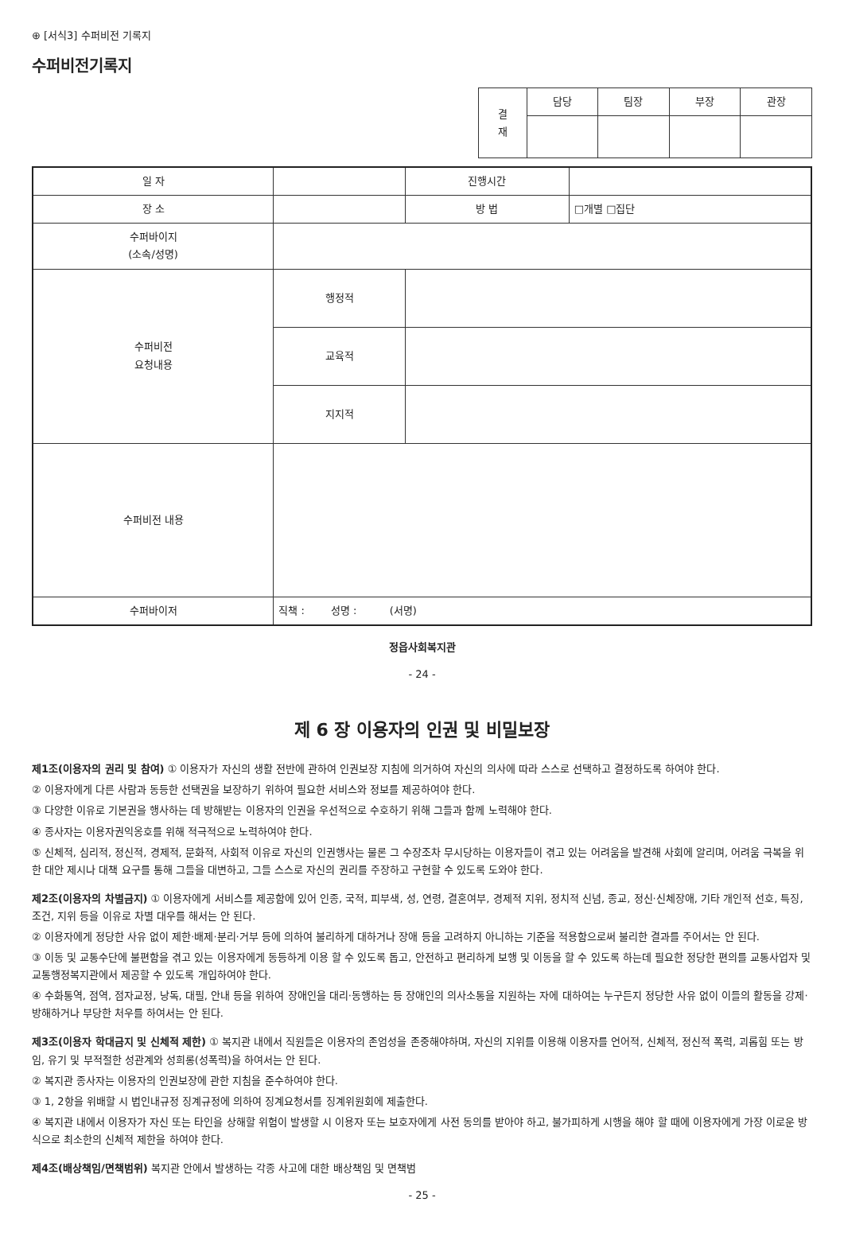⊕ [서식3] 수퍼비전 기록지
수퍼비전기록지
| 결 재 | 담당 | 팀장 | 부장 | 관장 |
| --- | --- | --- | --- | --- |
| 일 자 | | 진행시간 | |
| 장 소 | | 방 법 | □개별 □집단 |
| 수퍼바이지 (소속/성명) | | | |
| 수퍼비전 요청내용 | 행정적 | | |
| | 교육적 | | |
| | 지지적 | | |
| 수퍼비전 내용 | | | |
| 수퍼바이저 | 직책 : 성명 : (서명) | | |
정읍사회복지관
- 24 -
제 6 장 이용자의 인권 및 비밀보장
제1조(이용자의 권리 및 참여) ① 이용자가 자신의 생활 전반에 관하여 인권보장 지침에 의거하여 자신의 의사에 따라 스스로 선택하고 결정하도록 하여야 한다.
② 이용자에게 다른 사람과 동등한 선택권을 보장하기 위하여 필요한 서비스와 정보를 제공하여야 한다.
③ 다양한 이유로 기본권을 행사하는 데 방해받는 이용자의 인권을 우선적으로 수호하기 위해 그들과 함께 노력해야 한다.
④ 종사자는 이용자권익옹호를 위해 적극적으로 노력하여야 한다.
⑤ 신체적, 심리적, 정신적, 경제적, 문화적, 사회적 이유로 자신의 인권행사는 물론 그 수장조차 무시당하는 이용자들이 겪고 있는 어려움을 발견해 사회에 알리며, 어려움 극복을 위한 대안 제시나 대책 요구를 통해 그들을 대변하고, 그들 스스로 자신의 권리를 주장하고 구현할 수 있도록 도와야 한다.
제2조(이용자의 차별금지) ① 이용자에게 서비스를 제공함에 있어 인종, 국적, 피부색, 성, 연령, 결혼여부, 경제적 지위, 정치적 신념, 종교, 정신·신체장애, 기타 개인적 선호, 특징, 조건, 지위 등을 이유로 차별 대우를 해서는 안 된다.
② 이용자에게 정당한 사유 없이 제한·배제·분리·거부 등에 의하여 불리하게 대하거나 장애 등을 고려하지 아니하는 기준을 적용함으로써 불리한 결과를 주어서는 안 된다.
③ 이동 및 교통수단에 불편함을 겪고 있는 이용자에게 동등하게 이용 할 수 있도록 돕고, 안전하고 편리하게 보행 및 이동을 할 수 있도록 하는데 필요한 정당한 편의를 교통사업자 및 교통행정복지관에서 제공할 수 있도록 개입하여야 한다.
④ 수화통역, 점역, 점자교정, 낭독, 대필, 안내 등을 위하여 장애인을 대리·동행하는 등 장애인의 의사소통을 지원하는 자에 대하여는 누구든지 정당한 사유 없이 이들의 활동을 강제·방해하거나 부당한 처우를 하여서는 안 된다.
제3조(이용자 학대금지 및 신체적 제한) ① 복지관 내에서 직원들은 이용자의 존엄성을 존중해야하며, 자신의 지위를 이용해 이용자를 언어적, 신체적, 정신적 폭력, 괴롭힘 또는 방임, 유기 및 부적절한 성관계와 성희롱(성폭력)을 하여서는 안 된다.
② 복지관 종사자는 이용자의 인권보장에 관한 지침을 준수하여야 한다.
③ 1, 2항을 위배할 시 법인내규정 징계규정에 의하여 징계요청서를 징계위원회에 제출한다.
④ 복지관 내에서 이용자가 자신 또는 타인을 상해할 위험이 발생할 시 이용자 또는 보호자에게 사전 동의를 받아야 하고, 불가피하게 시행을 해야 할 때에 이용자에게 가장 이로운 방식으로 최소한의 신체적 제한을 하여야 한다.
제4조(배상책임/면책범위) 복지관 안에서 발생하는 각종 사고에 대한 배상책임 및 면책범
- 25 -